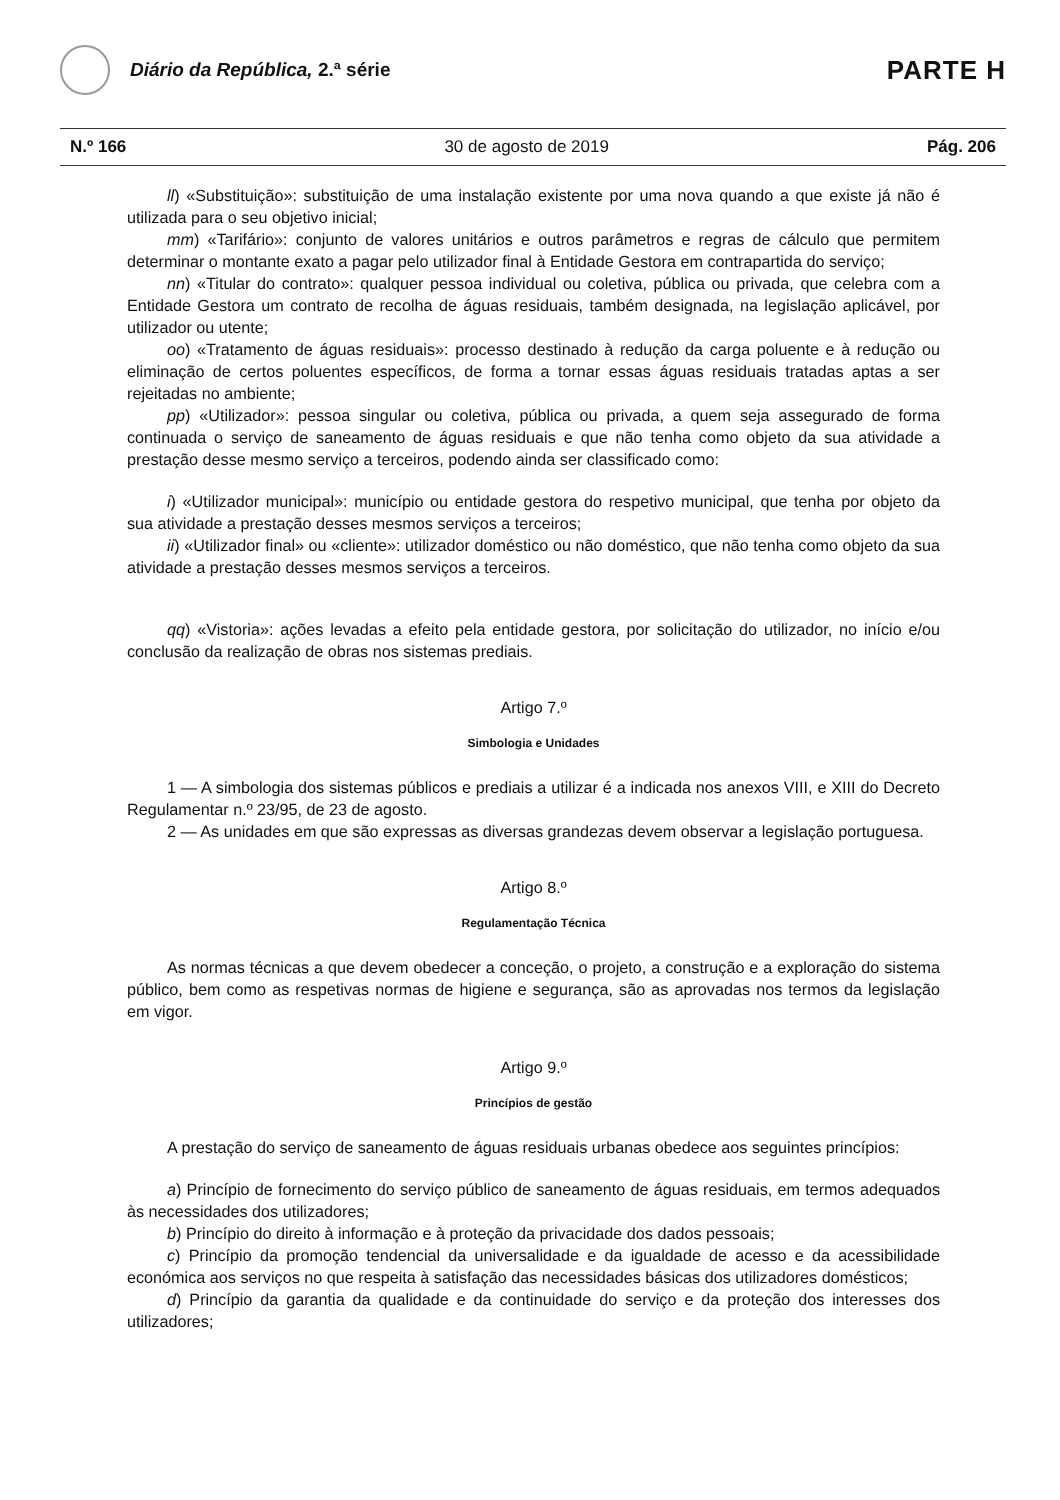Diário da República, 2.ª série
PARTE H
N.º 166 30 de agosto de 2019 Pág. 206
ll) «Substituição»: substituição de uma instalação existente por uma nova quando a que existe já não é utilizada para o seu objetivo inicial;
mm) «Tarifário»: conjunto de valores unitários e outros parâmetros e regras de cálculo que permitem determinar o montante exato a pagar pelo utilizador final à Entidade Gestora em contrapartida do serviço;
nn) «Titular do contrato»: qualquer pessoa individual ou coletiva, pública ou privada, que celebra com a Entidade Gestora um contrato de recolha de águas residuais, também designada, na legislação aplicável, por utilizador ou utente;
oo) «Tratamento de águas residuais»: processo destinado à redução da carga poluente e à redução ou eliminação de certos poluentes específicos, de forma a tornar essas águas residuais tratadas aptas a ser rejeitadas no ambiente;
pp) «Utilizador»: pessoa singular ou coletiva, pública ou privada, a quem seja assegurado de forma continuada o serviço de saneamento de águas residuais e que não tenha como objeto da sua atividade a prestação desse mesmo serviço a terceiros, podendo ainda ser classificado como:
i) «Utilizador municipal»: município ou entidade gestora do respetivo municipal, que tenha por objeto da sua atividade a prestação desses mesmos serviços a terceiros;
ii) «Utilizador final» ou «cliente»: utilizador doméstico ou não doméstico, que não tenha como objeto da sua atividade a prestação desses mesmos serviços a terceiros.
qq) «Vistoria»: ações levadas a efeito pela entidade gestora, por solicitação do utilizador, no início e/ou conclusão da realização de obras nos sistemas prediais.
Artigo 7.º
Simbologia e Unidades
1 — A simbologia dos sistemas públicos e prediais a utilizar é a indicada nos anexos VIII, e XIII do Decreto Regulamentar n.º 23/95, de 23 de agosto.
2 — As unidades em que são expressas as diversas grandezas devem observar a legislação portuguesa.
Artigo 8.º
Regulamentação Técnica
As normas técnicas a que devem obedecer a conceção, o projeto, a construção e a exploração do sistema público, bem como as respetivas normas de higiene e segurança, são as aprovadas nos termos da legislação em vigor.
Artigo 9.º
Princípios de gestão
A prestação do serviço de saneamento de águas residuais urbanas obedece aos seguintes princípios:
a) Princípio de fornecimento do serviço público de saneamento de águas residuais, em termos adequados às necessidades dos utilizadores;
b) Princípio do direito à informação e à proteção da privacidade dos dados pessoais;
c) Princípio da promoção tendencial da universalidade e da igualdade de acesso e da acessibilidade económica aos serviços no que respeita à satisfação das necessidades básicas dos utilizadores domésticos;
d) Princípio da garantia da qualidade e da continuidade do serviço e da proteção dos interesses dos utilizadores;